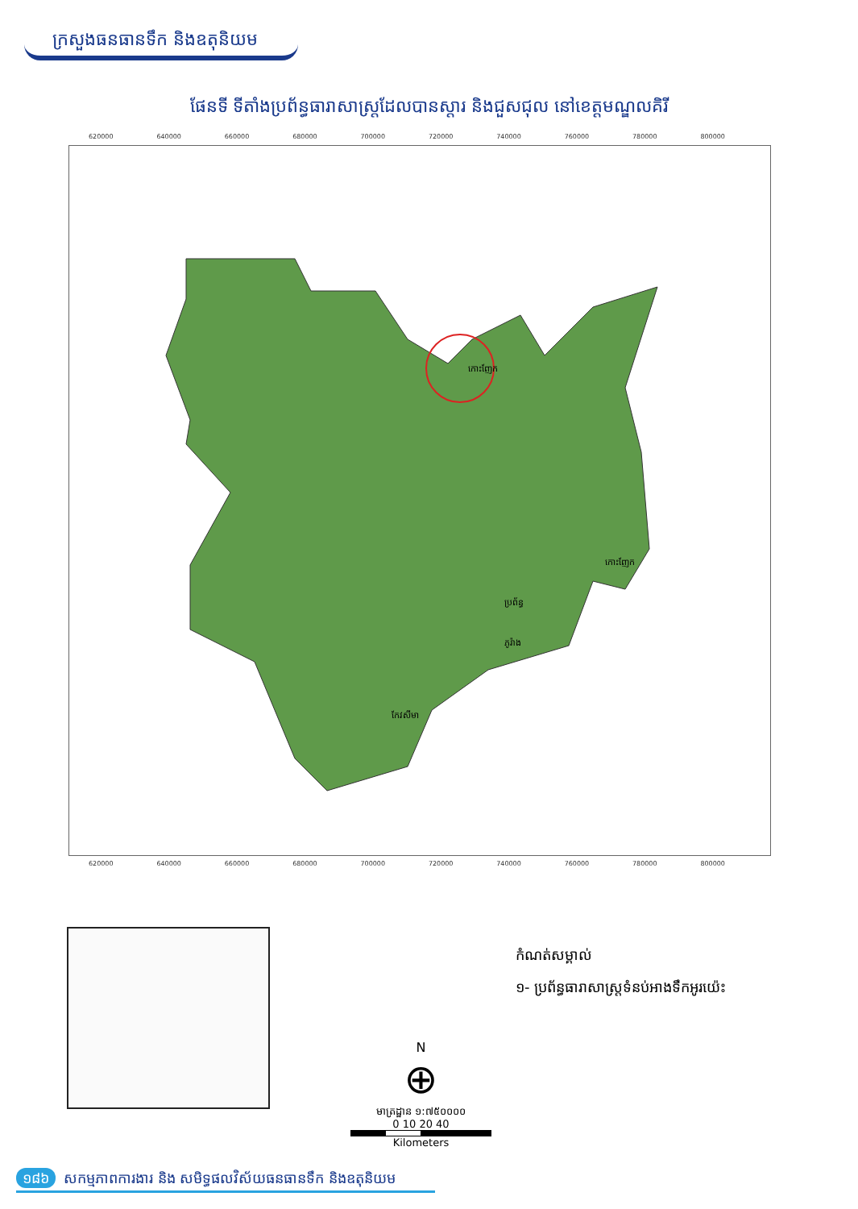ក្រសួងធនធានទឹក និងឧតុនិយម
ផែនទី ទីតាំងប្រព័ន្ធធារាសាស្ត្រដែលបានស្តារ និងជួសជុល នៅខេត្តមណ្ឌលគិរី
620000 640000 660000 680000 700000 720000 740000 760000 780000 800000
កោះញែក
កោះញែក
ប្រព័ន្ធ
ភូរ៉ាង
កែវសីមា
620000 640000 660000 680000 700000 720000 740000 760000 780000 800000
N
⊕
មាត្រដ្ឋាន ១:៧៥០០០០
0 10 20 40
Kilometers
កំណត់សម្គាល់
១- ប្រព័ន្ធធារាសាស្ត្រទំនប់អាងទឹកអូរយ៉េះ
១៨៦ សកម្មភាពការងារ និង សមិទ្ធផលវិស័យធនធានទឹក និងឧតុនិយម